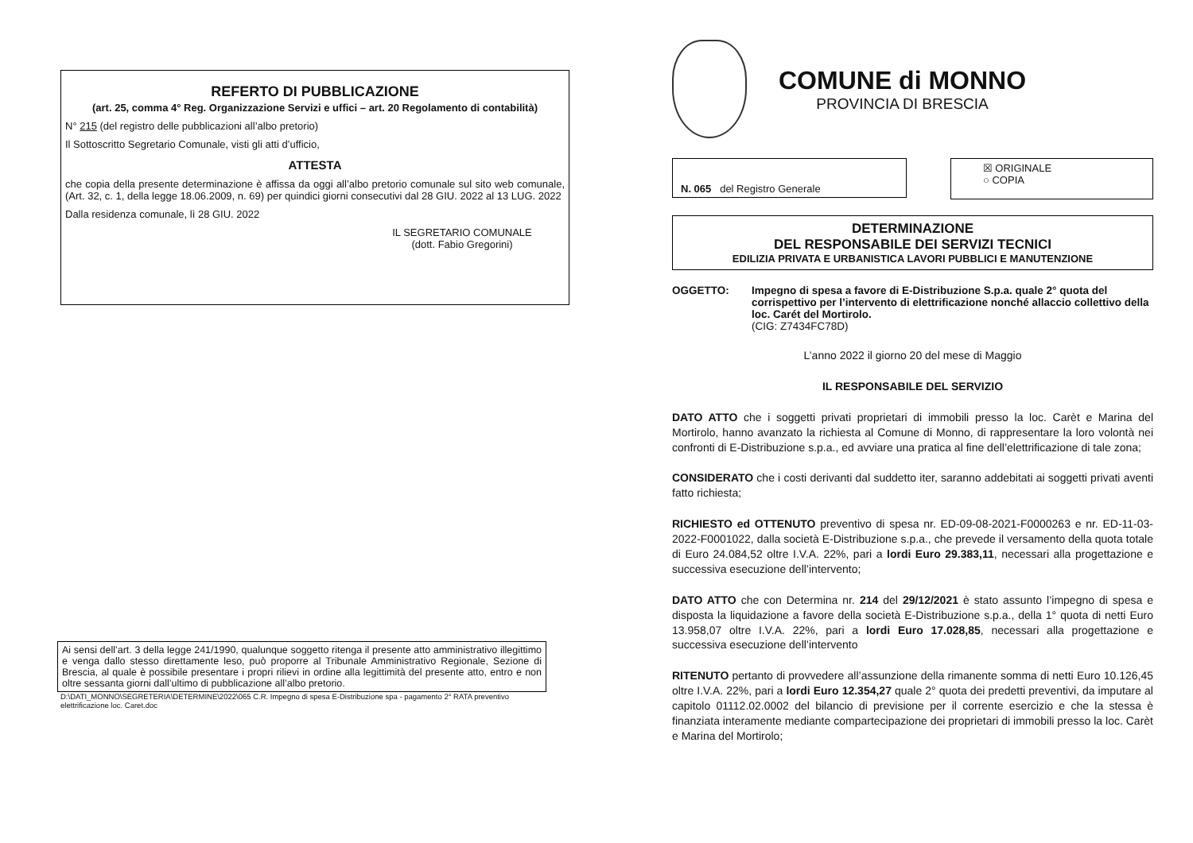REFERTO DI PUBBLICAZIONE
(art. 25, comma 4° Reg. Organizzazione Servizi e uffici – art. 20 Regolamento di contabilità)
N° 215 (del registro delle pubblicazioni all’albo pretorio)
Il Sottoscritto Segretario Comunale, visti gli atti d’ufficio,
ATTESTA
che copia della presente determinazione è affissa da oggi all’albo pretorio comunale sul sito web comunale, (Art. 32, c. 1, della legge 18.06.2009, n. 69) per quindici giorni consecutivi dal 28 GIU. 2022 al 13 LUG. 2022
Dalla residenza comunale, lì 28 GIU. 2022
IL SEGRETARIO COMUNALE
(dott. Fabio Gregorini)
Ai sensi dell’art. 3 della legge 241/1990, qualunque soggetto ritenga il presente atto amministrativo illegittimo e venga dallo stesso direttamente leso, può proporre al Tribunale Amministrativo Regionale, Sezione di Brescia, al quale è possibile presentare i propri rilievi in ordine alla legittimità del presente atto, entro e non oltre sessanta giorni dall’ultimo di pubblicazione all’albo pretorio.
D:\DATI_MONNO\SEGRETERIA\DETERMINE\2022\065 C.R. Impegno di spesa E-Distribuzione spa - pagamento 2° RATA preventivo elettrificazione loc. Caret.doc
COMUNE di MONNO
PROVINCIA DI BRESCIA
N. 065 del Registro Generale
☒ ORIGINALE
○ COPIA
DETERMINAZIONE
DEL RESPONSABILE DEI SERVIZI TECNICI
EDILIZIA PRIVATA E URBANISTICA LAVORI PUBBLICI E MANUTENZIONE
OGGETTO: Impegno di spesa a favore di E-Distribuzione S.p.a. quale 2° quota del corrispettivo per l’intervento di elettrificazione nonché allaccio collettivo della loc. Carét del Mortirolo.
(CIG: Z7434FC78D)
L’anno 2022 il giorno 20 del mese di Maggio
IL RESPONSABILE DEL SERVIZIO
DATO ATTO che i soggetti privati proprietari di immobili presso la loc. Carèt e Marina del Mortirolo, hanno avanzato la richiesta al Comune di Monno, di rappresentare la loro volontà nei confronti di E-Distribuzione s.p.a., ed avviare una pratica al fine dell’elettrificazione di tale zona;
CONSIDERATO che i costi derivanti dal suddetto iter, saranno addebitati ai soggetti privati aventi fatto richiesta;
RICHIESTO ed OTTENUTO preventivo di spesa nr. ED-09-08-2021-F0000263 e nr. ED-11-03-2022-F0001022, dalla società E-Distribuzione s.p.a., che prevede il versamento della quota totale di Euro 24.084,52 oltre I.V.A. 22%, pari a lordi Euro 29.383,11, necessari alla progettazione e successiva esecuzione dell’intervento;
DATO ATTO che con Determina nr. 214 del 29/12/2021 è stato assunto l’impegno di spesa e disposta la liquidazione a favore della società E-Distribuzione s.p.a., della 1° quota di netti Euro 13.958,07 oltre I.V.A. 22%, pari a lordi Euro 17.028,85, necessari alla progettazione e successiva esecuzione dell’intervento
RITENUTO pertanto di provvedere all’assunzione della rimanente somma di netti Euro 10.126,45 oltre I.V.A. 22%, pari a lordi Euro 12.354,27 quale 2° quota dei predetti preventivi, da imputare al capitolo 01112.02.0002 del bilancio di previsione per il corrente esercizio e che la stessa è finanziata interamente mediante compartecipazione dei proprietari di immobili presso la loc. Carèt e Marina del Mortirolo;